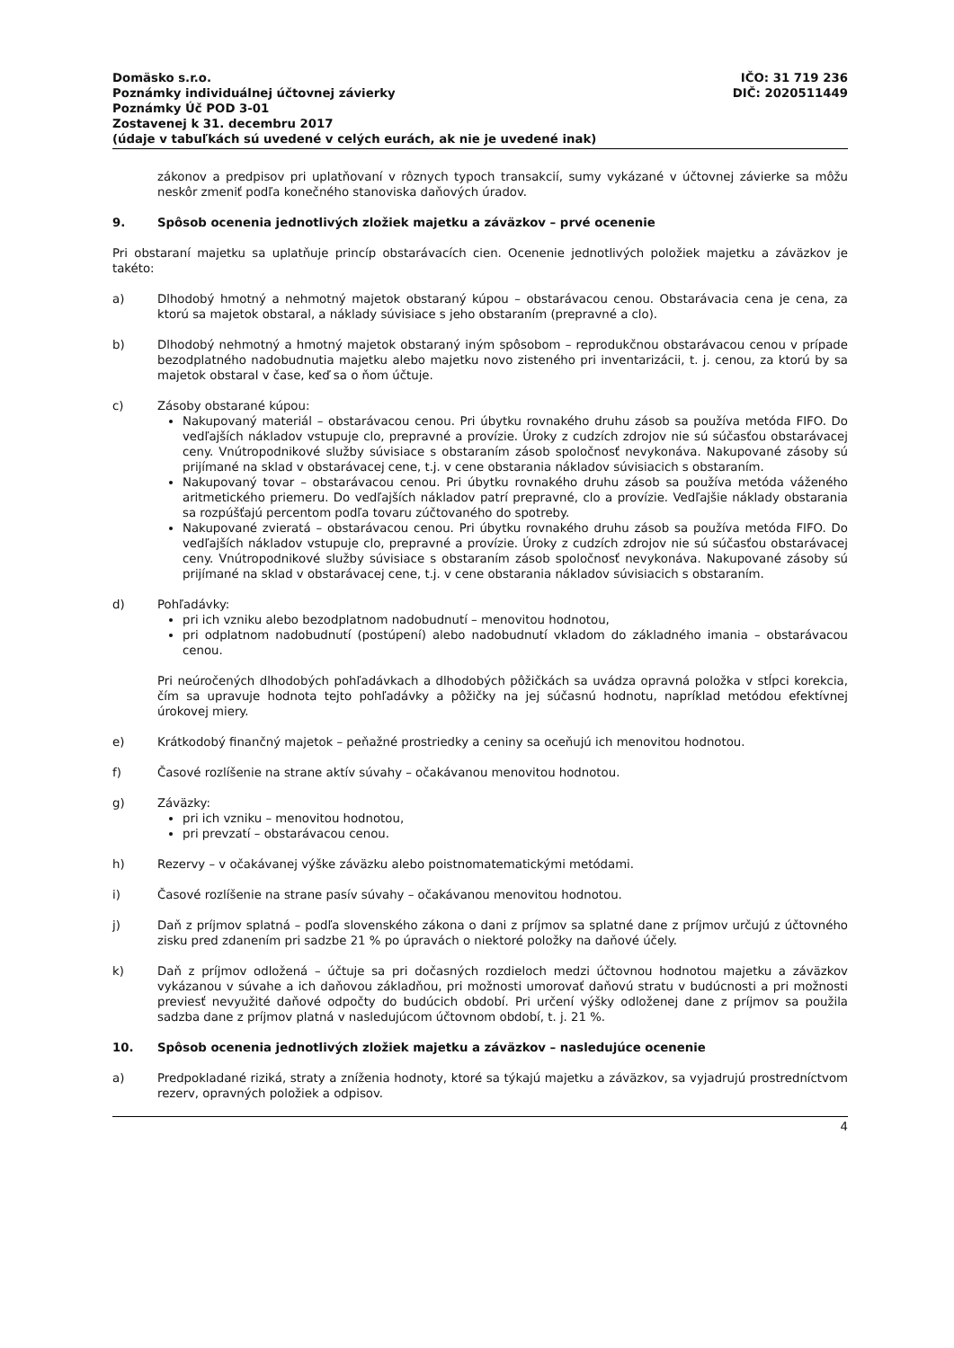Domäsko s.r.o.
Poznámky individuálnej účtovnej závierky
Poznámky Úč POD 3-01
Zostavenej k 31. decembru 2017
(údaje v tabuľkách sú uvedené v celých eurách, ak nie je uvedené inak)
IČO: 31 719 236
DIČ: 2020511449
zákonov a predpisov pri uplatňovaní v rôznych typoch transakcií, sumy vykázané v účtovnej závierke sa môžu neskôr zmeniť podľa konečného stanoviska daňových úradov.
9. Spôsob ocenenia jednotlivých zložiek majetku a záväzkov – prvé ocenenie
Pri obstaraní majetku sa uplatňuje princíp obstarávacích cien. Ocenenie jednotlivých položiek majetku a záväzkov je takéto:
a) Dlhodobý hmotný a nehmotný majetok obstaraný kúpou – obstarávacou cenou. Obstarávacia cena je cena, za ktorú sa majetok obstaral, a náklady súvisiace s jeho obstaraním (prepravné a clo).
b) Dlhodobý nehmotný a hmotný majetok obstaraný iným spôsobom – reprodukčnou obstarávacou cenou v prípade bezodplatného nadobudnutia majetku alebo majetku novo zisteného pri inventarizácii, t. j. cenou, za ktorú by sa majetok obstaral v čase, keď sa o ňom účtuje.
c) Zásoby obstarané kúpou:
Nakupovaný materiál – obstarávacou cenou. Pri úbytku rovnakého druhu zásob sa používa metóda FIFO. Do vedľajších nákladov vstupuje clo, prepravné a provízie. Úroky z cudzích zdrojov nie sú súčasťou obstarávacej ceny. Vnútropodnikové služby súvisiace s obstaraním zásob spoločnosť nevykonáva. Nakupované zásoby sú prijímané na sklad v obstarávacej cene, t.j. v cene obstarania nákladov súvisiacich s obstaraním.
Nakupovaný tovar – obstarávacou cenou. Pri úbytku rovnakého druhu zásob sa používa metóda váženého aritmetického priemeru. Do vedľajších nákladov patrí prepravné, clo a provízie. Vedľajšie náklady obstarania sa rozpúšťajú percentom podľa tovaru zúčtovaného do spotreby.
Nakupované zvieratá – obstarávacou cenou. Pri úbytku rovnakého druhu zásob sa používa metóda FIFO. Do vedľajších nákladov vstupuje clo, prepravné a provízie. Úroky z cudzích zdrojov nie sú súčasťou obstarávacej ceny. Vnútropodnikové služby súvisiace s obstaraním zásob spoločnosť nevykonáva. Nakupované zásoby sú prijímané na sklad v obstarávacej cene, t.j. v cene obstarania nákladov súvisiacich s obstaraním.
d) Pohľadávky:
pri ich vzniku alebo bezodplatnom nadobudnutí – menovitou hodnotou,
pri odplatnom nadobudnutí (postúpení) alebo nadobudnutí vkladom do základného imania – obstarávacou cenou.
Pri neúročených dlhodobých pohľadávkach a dlhodobých pôžičkách sa uvádza opravná položka v stĺpci korekcia, čím sa upravuje hodnota tejto pohľadávky a pôžičky na jej súčasnú hodnotu, napríklad metódou efektívnej úrokovej miery.
e) Krátkodobý finančný majetok – peňažné prostriedky a ceniny sa oceňujú ich menovitou hodnotou.
f) Časové rozlíšenie na strane aktív súvahy – očakávanou menovitou hodnotou.
g) Záväzky:
pri ich vzniku – menovitou hodnotou,
pri prevzatí – obstarávacou cenou.
h) Rezervy – v očakávanej výške záväzku alebo poistnomatematickými metódami.
i) Časové rozlíšenie na strane pasív súvahy – očakávanou menovitou hodnotou.
j) Daň z príjmov splatná – podľa slovenského zákona o dani z príjmov sa splatné dane z príjmov určujú z účtovného zisku pred zdanením pri sadzbe 21 % po úpravách o niektoré položky na daňové účely.
k) Daň z príjmov odložená – účtuje sa pri dočasných rozdieloch medzi účtovnou hodnotou majetku a záväzkov vykázanou v súvahe a ich daňovou základňou, pri možnosti umorovať daňovú stratu v budúcnosti a pri možnosti previesť nevyužité daňové odpočty do budúcich období. Pri určení výšky odloženej dane z príjmov sa použila sadzba dane z príjmov platná v nasledujúcom účtovnom období, t. j. 21 %.
10. Spôsob ocenenia jednotlivých zložiek majetku a záväzkov – nasledujúce ocenenie
a) Predpokladané riziká, straty a zníženia hodnoty, ktoré sa týkajú majetku a záväzkov, sa vyjadrujú prostredníctvom rezerv, opravných položiek a odpisov.
4